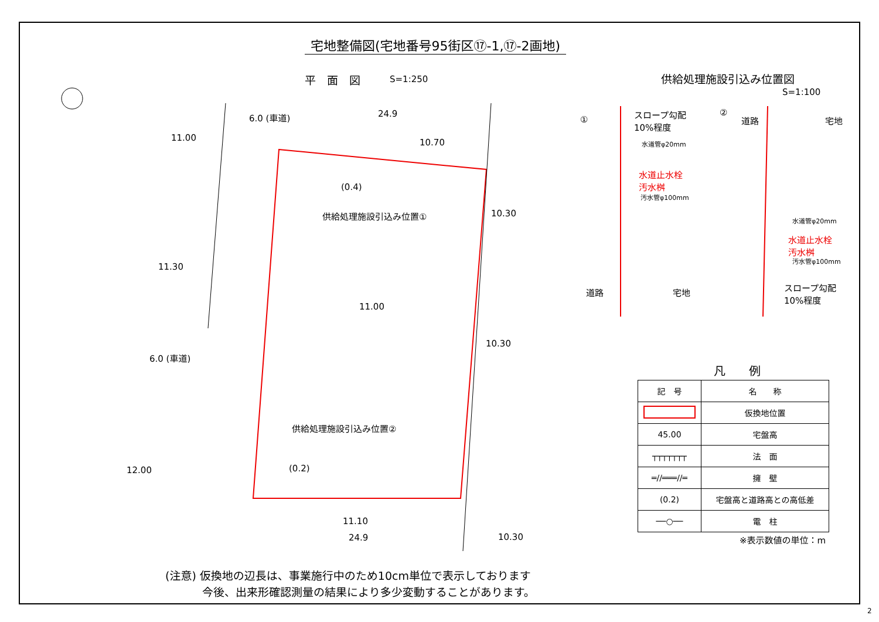宅地整備図(宅地番号95街区⑰-1,⑰-2画地)
平　面　図 S=1:250 供給処理施設引込み位置図
S=1:100
6.0 (車道) 24.9
11.00 10.70
(0.4)
供給処理施設引込み位置① 10.30
11.30
11.00
10.30
供給処理施設引込み位置②
(0.2)
12.00
11.10
24.9 10.30
6.0 (車道)
①
スロープ勾配
10%程度
水道管φ20mm
水道止水栓
汚水桝
汚水管φ100mm
道路 宅地
②
道路 宅地
水道管φ20mm
水道止水栓
汚水桝
汚水管φ100mm
スロープ勾配
10%程度
凡　　例
| 記 号 | 名 称 |
| --- | --- |
| | 仮換地位置 |
| 45.00 | 宅盤高 |
| ┬┬┬┬┬┬┬ | 法 面 |
| ═//═══//═ | 擁 壁 |
| (0.2) | 宅盤高と道路高との高低差 |
| ──○── | 電 柱 |
※表示数値の単位：m
(注意) 仮換地の辺長は、事業施行中のため10cm単位で表示しております
　　　 今後、出来形確認測量の結果により多少変動することがあります。
2